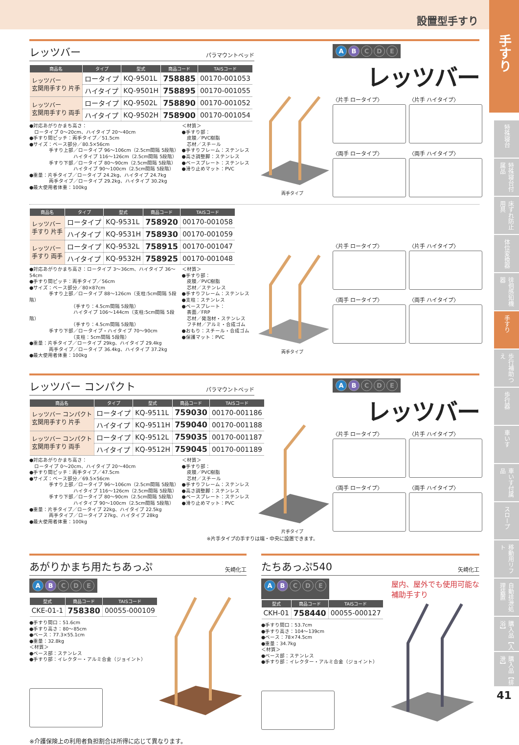設置型手すり
レッツバー
パラマウントベッド
| 商品名 | タイプ | 型式 | 商品コード | TAISコード |
| --- | --- | --- | --- | --- |
| レッツバー 玄関用手すり 片手 | ロータイプ | KQ-9501L | 758885 | 00170-001053 |
| | ハイタイプ | KQ-9501H | 758895 | 00170-001055 |
| レッツバー 玄関用手すり 両手 | ロータイプ | KQ-9502L | 758890 | 00170-001052 |
| | ハイタイプ | KQ-9502H | 758900 | 00170-001054 |
●対応あがりかまち高さ：
　ロータイプ 0～20cm、ハイタイプ 20～40cm
●手すり間ピッチ：両手タイプ／51.5cm
●サイズ：ベース部分／80.5×56cm
　　　　手すり上部／ロータイプ 96～106cm（2.5cm間隔 5段階）
　　　　　　　　　ハイタイプ 116～126cm（2.5cm間隔 5段階）
　　　　手すり下部／ロータイプ 80～90cm（2.5cm間隔 5段階）
　　　　　　　　　ハイタイプ 90～100cm（2.5cm間隔 5段階）
●重量：片手タイプ／ロータイプ 24.2kg、ハイタイプ 24.7kg
　　　　両手タイプ／ロータイプ 29.2kg、ハイタイプ 30.2kg
●最大使用者体重：100kg
＜材質＞
●手すり部：
　皮膜／PVC樹脂
　芯材／スチール
●手すりフレーム：ステンレス
●高さ調整脚：ステンレス
●ベースプレート：ステンレス
●滑り止めマット：PVC
両手タイプ
A B C D E
レッツバー
〈片手 ロータイプ〉
〈片手 ハイタイプ〉
〈両手 ロータイプ〉
〈両手 ハイタイプ〉
| 商品名 | タイプ | 型式 | 商品コード | TAISコード |
| --- | --- | --- | --- | --- |
| レッツバー 手すり 片手 | ロータイプ | KQ-9531L | 758920 | 00170-001058 |
| | ハイタイプ | KQ-9531H | 758930 | 00170-001059 |
| レッツバー 手すり 両手 | ロータイプ | KQ-9532L | 758915 | 00170-001047 |
| | ハイタイプ | KQ-9532H | 758925 | 00170-001048 |
●対応あがりかまち高さ：ロータイプ 3～36cm、ハイタイプ 36～54cm
●手すり間ピッチ：両手タイプ／56cm
●サイズ：ベース部分／80×87cm
　　　　手すり上部／ロータイプ 88～126cm（支柱:5cm間隔 5段階）
　　　　　　　　　（手すり：4.5cm間隔 5段階）
　　　　　　　　　ハイタイプ 106～144cm（支柱:5cm間隔 5段階）
　　　　　　　　　（手すり：4.5cm間隔 5段階）
　　　　手すり下部／ロータイプ・ハイタイプ 70～90cm
　　　　　　　　　（支柱：5cm間隔 5段階）
●重量：片手タイプ／ロータイプ 29kg、ハイタイプ 29.4kg
　　　　両手タイプ／ロータイプ 36.4kg、ハイタイプ 37.2kg
●最大使用者体重：100kg
＜材質＞
●手すり部：
　皮膜／PVC樹脂
　芯材／ステンレス
●手すりフレーム：ステンレス
●支柱：ステンレス
●ベースプレート：
　表面／FRP
　芯材／発泡材・ステンレス
　フチ材／アルミ・合成ゴム
●おもり：スチール・合成ゴム
●保護マット：PVC
両手タイプ
〈片手 ロータイプ〉
〈片手 ハイタイプ〉
〈両手 ロータイプ〉
〈両手 ハイタイプ〉
レッツバー コンパクト
パラマウントベッド
| 商品名 | タイプ | 型式 | 商品コード | TAISコード |
| --- | --- | --- | --- | --- |
| レッツバー コンパクト 玄関用手すり 片手 | ロータイプ | KQ-9511L | 759030 | 00170-001186 |
| | ハイタイプ | KQ-9511H | 759040 | 00170-001188 |
| レッツバー コンパクト 玄関用手すり 両手 | ロータイプ | KQ-9512L | 759035 | 00170-001187 |
| | ハイタイプ | KQ-9512H | 759045 | 00170-001189 |
●対応あがりかまち高さ：
　ロータイプ 0～20cm、ハイタイプ 20～40cm
●手すり間ピッチ：両手タイプ／47.5cm
●サイズ：ベース部分／69.5×56cm
　　　　手すり上部／ロータイプ 96～106cm（2.5cm間隔 5段階）
　　　　　　　　　ハイタイプ 116～126cm（2.5cm間隔 5段階）
　　　　手すり下部／ロータイプ 80～90cm（2.5cm間隔 5段階）
　　　　　　　　　ハイタイプ 90～100cm（2.5cm間隔 5段階）
●重量：片手タイプ／ロータイプ 22kg、ハイタイプ 22.5kg
　　　　両手タイプ／ロータイプ 27kg、ハイタイプ 28kg
●最大使用者体重：100kg
＜材質＞
●手すり部：
　皮膜／PVC樹脂
　芯材／スチール
●手すりフレーム：ステンレス
●高さ調整脚：ステンレス
●ベースプレート：ステンレス
●滑り止めマット：PVC
片手タイプ
A B C D E
レッツバー
〈片手 ロータイプ〉
〈片手 ハイタイプ〉
〈両手 ロータイプ〉
〈両手 ハイタイプ〉
※片手タイプの手すりは端・中央に設置できます。
あがりかまち用たちあっぷ
矢崎化工
A B C D E
| 型式 | 商品コード | TAISコード |
| --- | --- | --- |
| CKE-01-1 | 758380 | 00055-000109 |
●手すり間口：51.6cm
●手すり高さ：80～85cm
●ベース：77.3×55.1cm
●重量：32.8kg
＜材質＞
●ベース部：ステンレス
●手すり部：イレクター・アルミ合金（ジョイント）
たちあっぷ540
矢崎化工
A B C D E
屋内、屋外でも使用可能な
補助手すり
| 型式 | 商品コード | TAISコード |
| --- | --- | --- |
| CKH-01 | 758440 | 00055-000127 |
●手すり間口：53.7cm
●手すり高さ：104～139cm
●ベース：78×74.5cm
●重量：34.7kg
＜材質＞
●ベース部：ステンレス
●手すり部：イレクター・アルミ合金（ジョイント）
※介護保険上の利用者負担割合は所得に応じて異なります。
手すり
特殊寝台
特殊寝台付属品
床ずれ防止用具
体位変換器
徘徊感知機器
手すり
歩行補助つえ
歩行器
車いす
車いす付属品
スロープ
移動用リフト
自動排泄処理装置
購入品【入浴】
購入品【排泄】
41